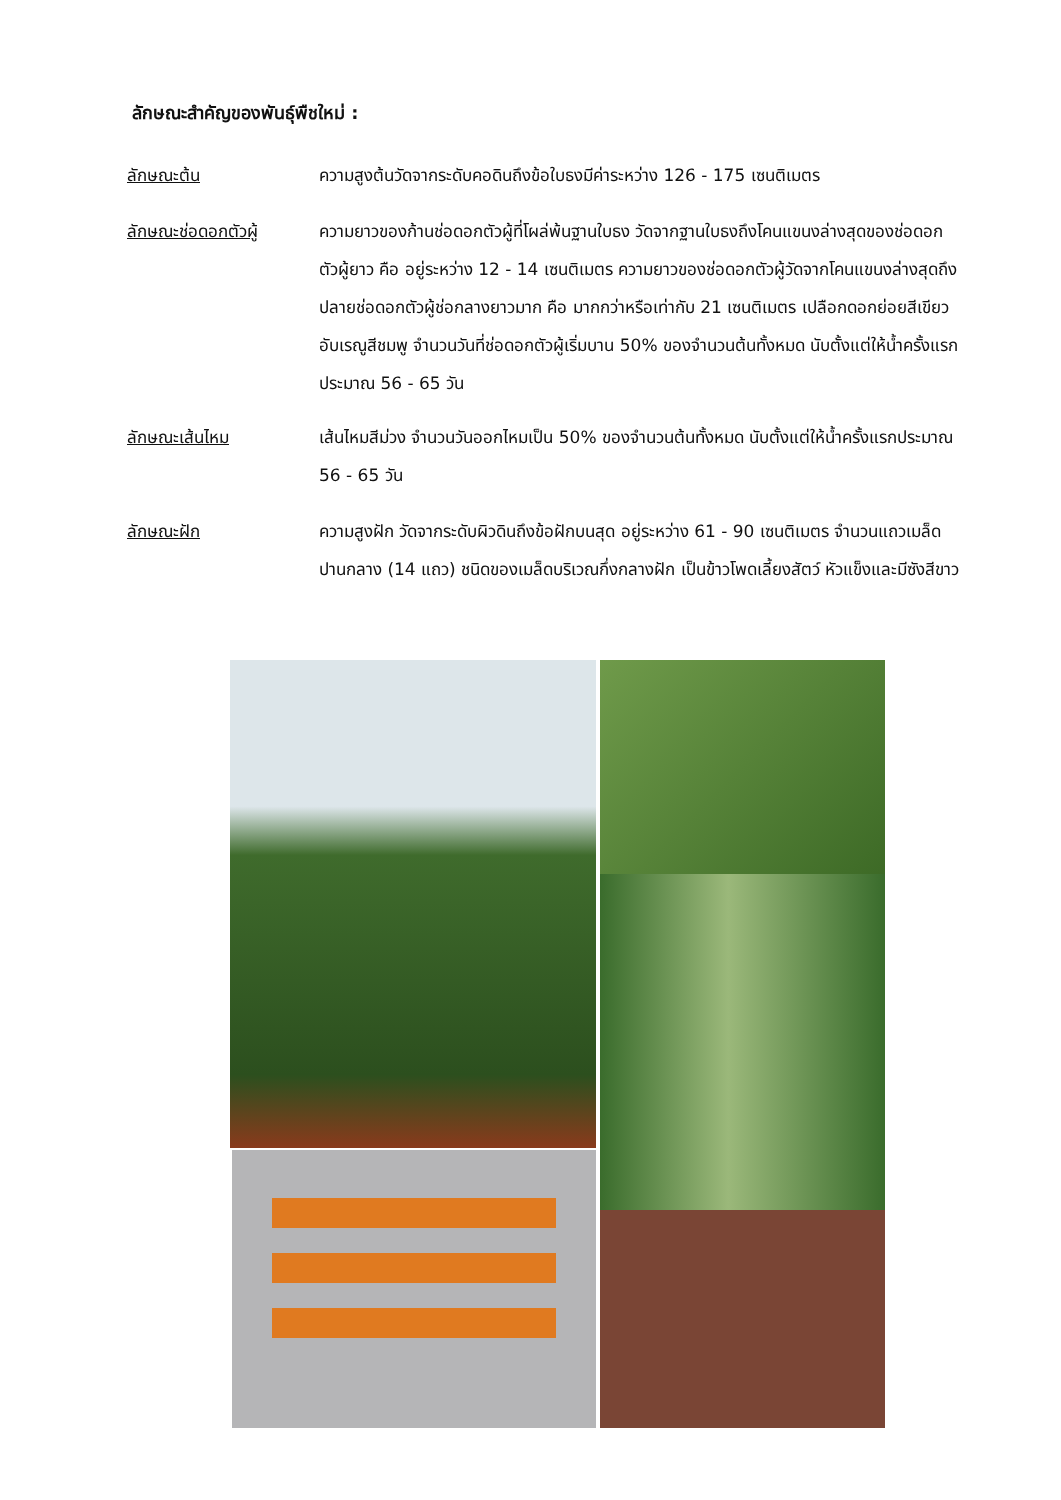ลักษณะสำคัญของพันธุ์พืชใหม่ :
ลักษณะต้น ความสูงต้นวัดจากระดับคอดินถึงข้อใบธงมีค่าระหว่าง 126 - 175 เซนติเมตร
ลักษณะช่อดอกตัวผู้ ความยาวของก้านช่อดอกตัวผู้ที่โผล่พ้นฐานใบธง วัดจากฐานใบธงถึงโคนแขนงล่างสุดของช่อดอกตัวผู้ยาว คือ อยู่ระหว่าง 12 - 14 เซนติเมตร ความยาวของช่อดอกตัวผู้วัดจากโคนแขนงล่างสุดถึงปลายช่อดอกตัวผู้ช่อกลางยาวมาก คือ มากกว่าหรือเท่ากับ 21 เซนติเมตร เปลือกดอกย่อยสีเขียว อับเรณูสีชมพู จำนวนวันที่ช่อดอกตัวผู้เริ่มบาน 50% ของจำนวนต้นทั้งหมด นับตั้งแต่ให้น้ำครั้งแรกประมาณ 56 - 65 วัน
ลักษณะเส้นไหม เส้นไหมสีม่วง จำนวนวันออกไหมเป็น 50% ของจำนวนต้นทั้งหมด นับตั้งแต่ให้น้ำครั้งแรกประมาณ 56 - 65 วัน
ลักษณะฝัก ความสูงฝัก วัดจากระดับผิวดินถึงข้อฝักบนสุด อยู่ระหว่าง 61 - 90 เซนติเมตร จำนวนแถวเมล็ดปานกลาง (14 แถว) ชนิดของเมล็ดบริเวณกึ่งกลางฝัก เป็นข้าวโพดเลี้ยงสัตว์ หัวแข็งและมีซังสีขาว